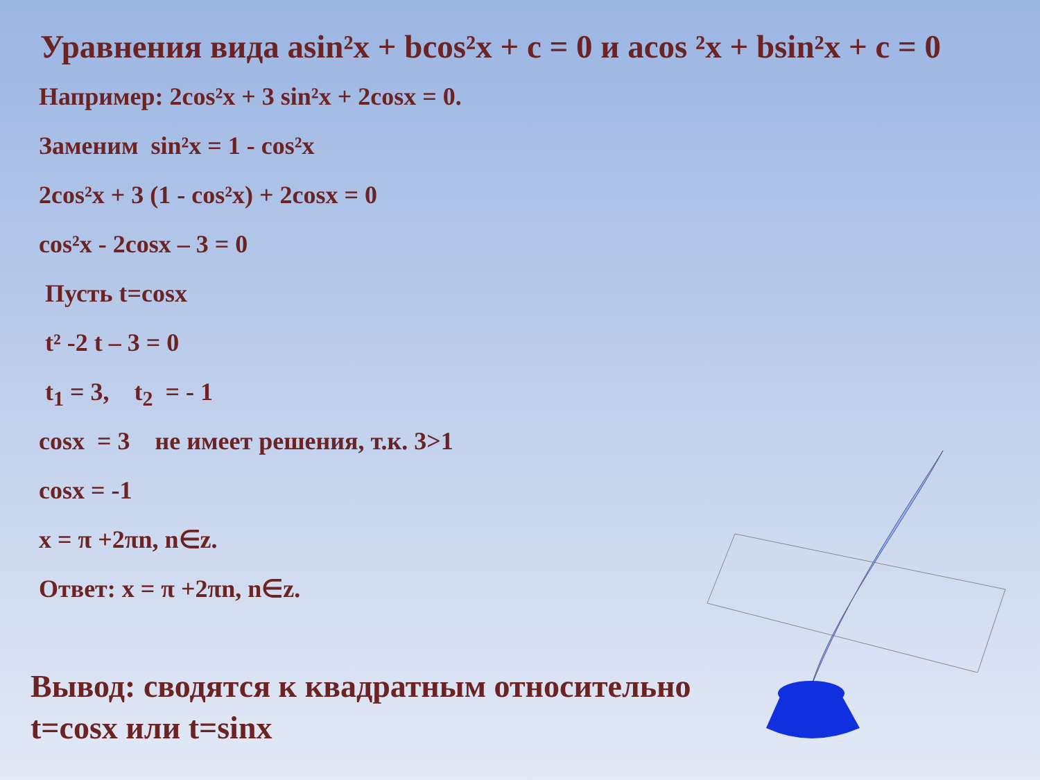Уравнения вида asin²x + bcos²x + c = 0 и acos ²x + bsin²x + c = 0
Например: 2cos²x + 3 sin²x + 2cosx = 0.
Заменим sin²x = 1 - cos²x
2cos²x + 3 (1 - cos²x) + 2cosx = 0
cos²x - 2cosx – 3 = 0
Пусть t=cosx
t² -2 t – 3 = 0
t<sub>1</sub> = 3, t<sub>2</sub> = - 1
cosx = 3 не имеет решения, т.к. 3>1
cosx = -1
x = π +2πn, n∈z.
Ответ: x = π +2πn, n∈z.
Вывод: сводятся к квадратным относительно t=cosx или t=sinx